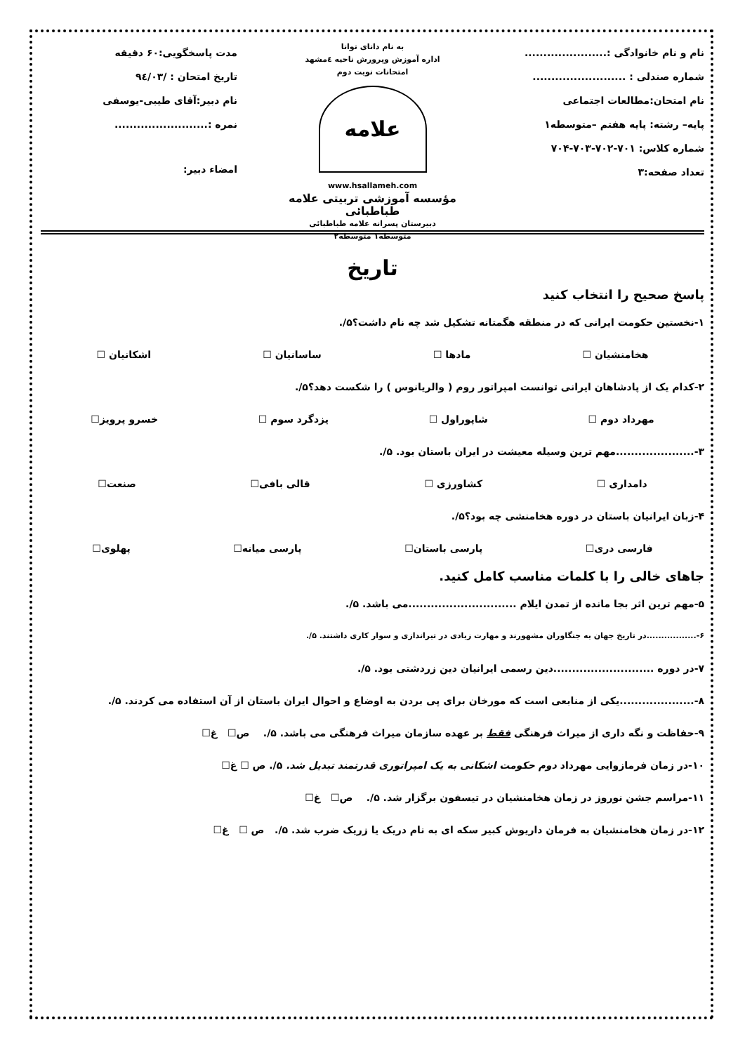نام و نام خانوادگی :......................
شماره صندلی : .........................
نام امتحان:مطالعات اجتماعی
پایه– رشته: پایه هفتم –متوسطه۱
شماره کلاس: ۷۰۱-۷۰۲-۷۰۳-۷۰۴
تعداد صفحه:۳
به نام دانای توانا
اداره آموزش وپرورش ناحیه ٤مشهد
امتحانات نوبت دوم
علامه
www.hsallameh.com
مؤسسه آموزشی تربیتی علامه طباطبائی
دبیرستان پسرانه علامه طباطبائی
متوسطه۱ متوسطه۲
مدت پاسخگویی:۶۰ دقیقه
تاریخ امتحان : /۹٤/۰۳
نام دبیر:آقای طیبی-یوسفی
نمره :.........................
امضاء دبیر:
تاریخ
پاسخ صحیح را انتخاب کنید
۱-نخستین حکومت ایرانی که در منطقه هگمتانه تشکیل شد چه نام داشت؟۵/.
هخامنشیان ☐ مادها ☐ ساسانیان ☐ اشکانیان ☐
۲-کدام یک از پادشاهان ایرانی توانست امپراتور روم ( والریانوس ) را شکست دهد؟۵/.
مهرداد دوم ☐ شاپوراول ☐ یزدگرد سوم ☐ خسرو پرویز☐
۳-.....................مهم ترین وسیله معیشت در ایران باستان بود. ۵/.
دامداری ☐ کشاورزی ☐ قالی بافی☐ صنعت☐
۴-زبان ایرانیان باستان در دوره هخامنشی چه بود؟۵/.
فارسی دری☐ پارسی باستان☐ پارسی میانه☐ پهلوی☐
جاهای خالی را با کلمات مناسب کامل کنید.
۵-مهم ترین اثر بجا مانده از تمدن ایلام .............................می باشد. ۵/.
۶-.................در تاریخ جهان به جنگاوران مشهورند و مهارت زیادی در تیراندازی و سوار کاری داشتند. ۵/.
۷-در دوره ...........................دین رسمی ایرانیان دین زردشتی بود. ۵/.
۸-....................یکی از منابعی است که مورخان برای پی بردن به اوضاع و احوال ایران باستان از آن استفاده می کردند. ۵/.
۹-حفاظت و نگه داری از میراث فرهنگی فقط بر عهده سازمان میراث فرهنگی می باشد. ۵/. ص☐ غ☐
۱۰-در زمان فرمازوایی مهرداد دوم حکومت اشکانی به یک امپراتوری قدرتمند تبدیل شد. ۵/. ص ☐ غ☐
۱۱-مراسم جشن نوروز در زمان هخامنشیان در تیسفون برگزار شد. ۵/. ص☐ غ☐
۱۲-در زمان هخامنشیان به فرمان داریوش کبیر سکه ای به نام دریک یا زریک ضرب شد. ۵/. ص ☐ غ☐